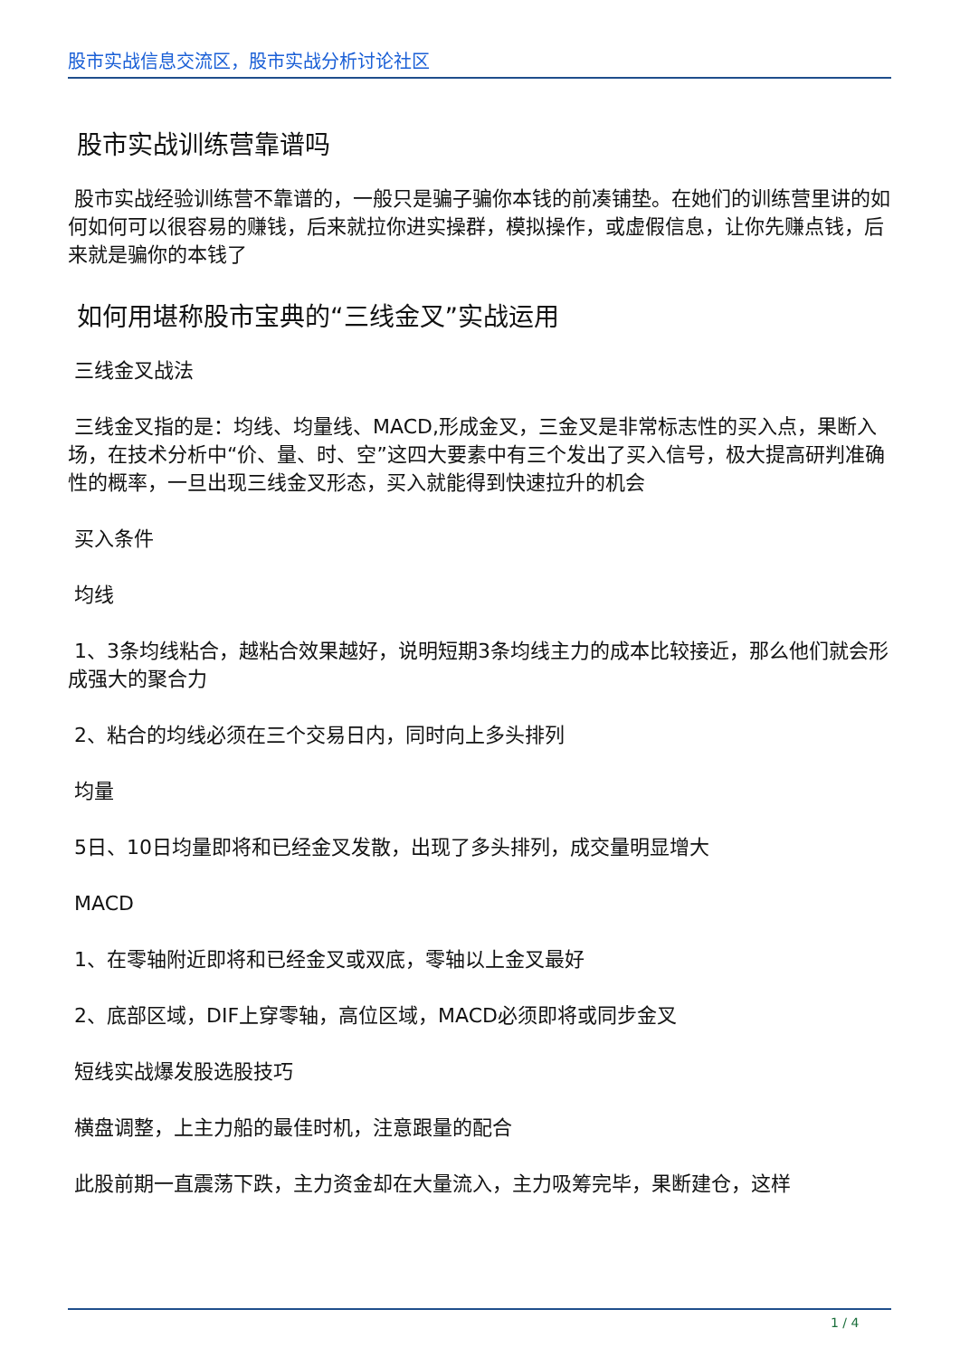股市实战信息交流区，股市实战分析讨论社区
股市实战训练营靠谱吗
股市实战经验训练营不靠谱的，一般只是骗子骗你本钱的前凑铺垫。在她们的训练营里讲的如何如何可以很容易的赚钱，后来就拉你进实操群，模拟操作，或虚假信息，让你先赚点钱，后来就是骗你的本钱了
如何用堪称股市宝典的“三线金叉”实战运用
三线金叉战法
三线金叉指的是：均线、均量线、MACD,形成金叉，三金叉是非常标志性的买入点，果断入场，在技术分析中“价、量、时、空”这四大要素中有三个发出了买入信号，极大提高研判准确性的概率，一旦出现三线金叉形态，买入就能得到快速拉升的机会
买入条件
均线
1、3条均线粘合，越粘合效果越好，说明短期3条均线主力的成本比较接近，那么他们就会形成强大的聚合力
2、粘合的均线必须在三个交易日内，同时向上多头排列
均量
5日、10日均量即将和已经金叉发散，出现了多头排列，成交量明显增大
MACD
1、在零轴附近即将和已经金叉或双底，零轴以上金叉最好
2、底部区域，DIF上穿零轴，高位区域，MACD必须即将或同步金叉
短线实战爆发股选股技巧
横盘调整，上主力船的最佳时机，注意跟量的配合
此股前期一直震荡下跌，主力资金却在大量流入，主力吸筹完毕，果断建仓，这样
1 / 4